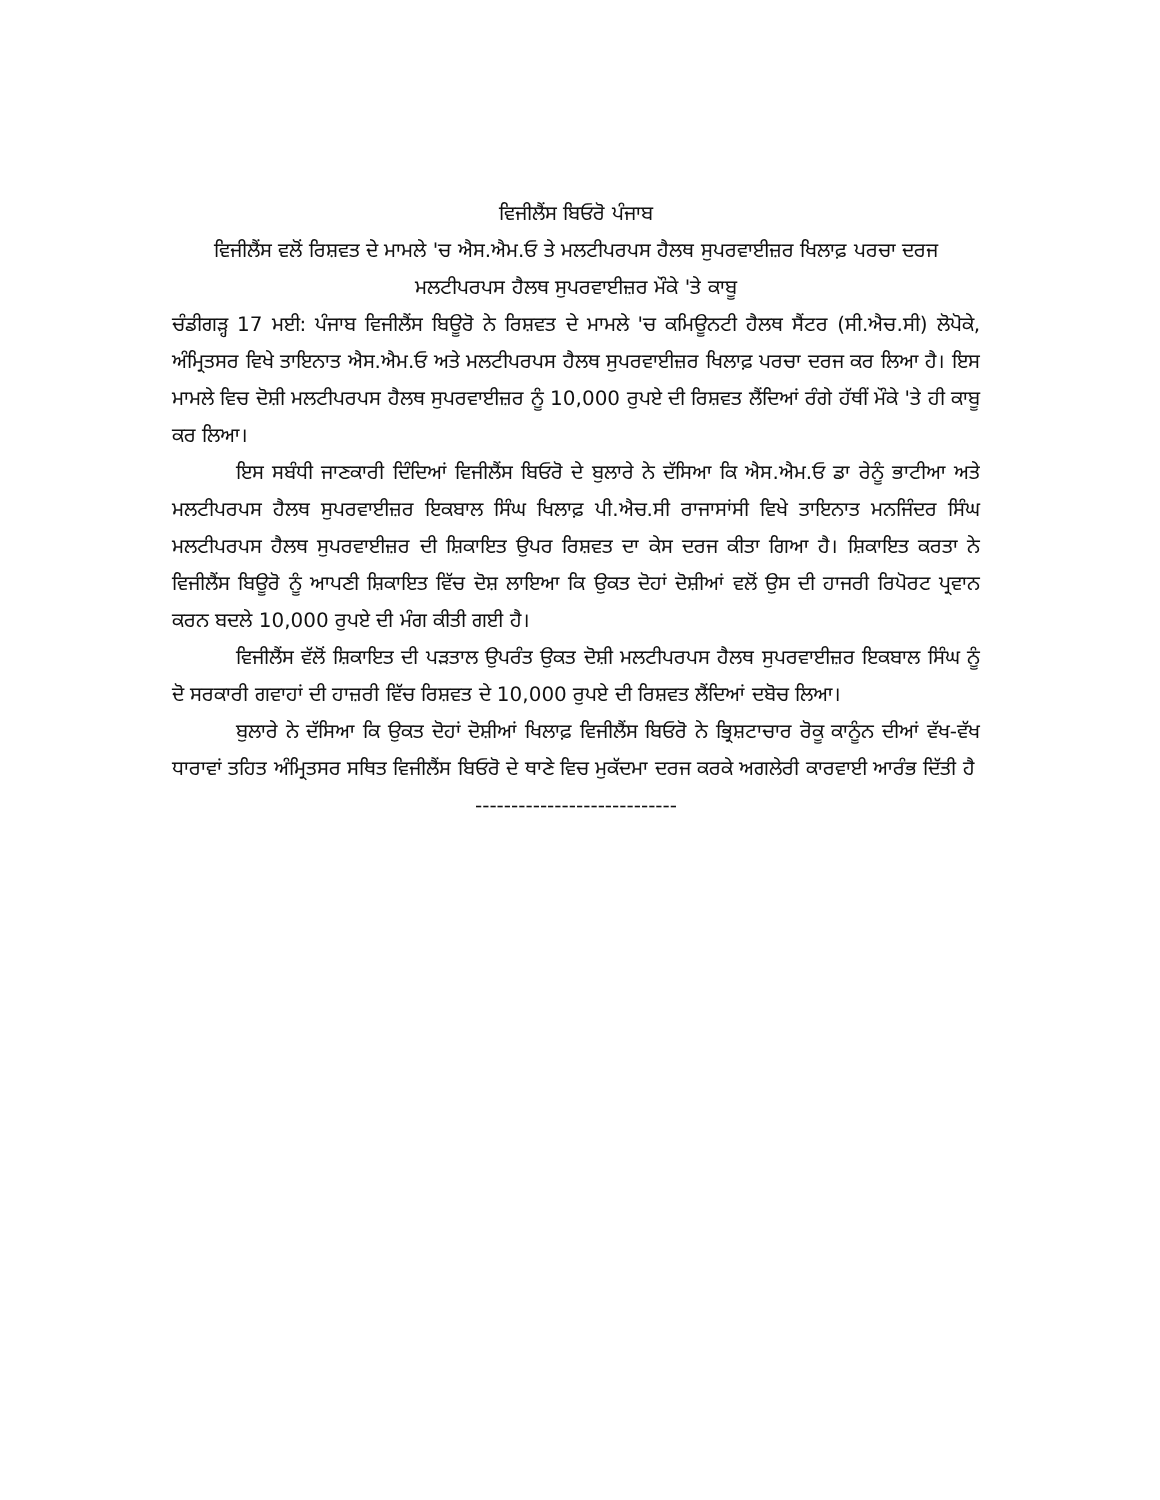ਵਿਜੀਲੈਂਸ ਬਿਓਰੋ ਪੰਜਾਬ
ਵਿਜੀਲੈਂਸ ਵਲੋਂ ਰਿਸ਼ਵਤ ਦੇ ਮਾਮਲੇ 'ਚ ਐਸ.ਐਮ.ਓ ਤੇ ਮਲਟੀਪਰਪਸ ਹੈਲਥ ਸੁਪਰਵਾਈਜ਼ਰ ਖਿਲਾਫ਼ ਪਰਚਾ ਦਰਜ
ਮਲਟੀਪਰਪਸ ਹੈਲਥ ਸੁਪਰਵਾਈਜ਼ਰ ਮੌਕੇ 'ਤੇ ਕਾਬੂ
ਚੰਡੀਗੜ੍ਹ 17 ਮਈ: ਪੰਜਾਬ ਵਿਜੀਲੈਂਸ ਬਿਊਰੋ ਨੇ ਰਿਸ਼ਵਤ ਦੇ ਮਾਮਲੇ 'ਚ ਕਮਿਊਨਟੀ ਹੈਲਥ ਸੈਂਟਰ (ਸੀ.ਐਚ.ਸੀ) ਲੋਪੋਕੇ, ਅੰਮ੍ਰਿਤਸਰ ਵਿਖੇ ਤਾਇਨਾਤ ਐਸ.ਐਮ.ਓ ਅਤੇ ਮਲਟੀਪਰਪਸ ਹੈਲਥ ਸੁਪਰਵਾਈਜ਼ਰ ਖਿਲਾਫ਼ ਪਰਚਾ ਦਰਜ ਕਰ ਲਿਆ ਹੈ। ਇਸ ਮਾਮਲੇ ਵਿਚ ਦੋਸ਼ੀ ਮਲਟੀਪਰਪਸ ਹੈਲਥ ਸੁਪਰਵਾਈਜ਼ਰ ਨੂੰ 10,000 ਰੁਪਏ ਦੀ ਰਿਸ਼ਵਤ ਲੈਂਦਿਆਂ ਰੰਗੇ ਹੱਥੀਂ ਮੌਕੇ 'ਤੇ ਹੀ ਕਾਬੂ ਕਰ ਲਿਆ।
ਇਸ ਸਬੰਧੀ ਜਾਣਕਾਰੀ ਦਿੰਦਿਆਂ ਵਿਜੀਲੈਂਸ ਬਿਓਰੋ ਦੇ ਬੁਲਾਰੇ ਨੇ ਦੱਸਿਆ ਕਿ ਐਸ.ਐਮ.ਓ ਡਾ ਰੇਨੂੰ ਭਾਟੀਆ ਅਤੇ ਮਲਟੀਪਰਪਸ ਹੈਲਥ ਸੁਪਰਵਾਈਜ਼ਰ ਇਕਬਾਲ ਸਿੰਘ ਖਿਲਾਫ਼ ਪੀ.ਐਚ.ਸੀ ਰਾਜਾਸਾਂਸੀ ਵਿਖੇ ਤਾਇਨਾਤ ਮਨਜਿੰਦਰ ਸਿੰਘ ਮਲਟੀਪਰਪਸ ਹੈਲਥ ਸੁਪਰਵਾਈਜ਼ਰ ਦੀ ਸ਼ਿਕਾਇਤ ਉਪਰ ਰਿਸ਼ਵਤ ਦਾ ਕੇਸ ਦਰਜ ਕੀਤਾ ਗਿਆ ਹੈ। ਸ਼ਿਕਾਇਤ ਕਰਤਾ ਨੇ ਵਿਜੀਲੈਂਸ ਬਿਊਰੋ ਨੂੰ ਆਪਣੀ ਸ਼ਿਕਾਇਤ ਵਿੱਚ ਦੋਸ਼ ਲਾਇਆ ਕਿ ਉਕਤ ਦੋਹਾਂ ਦੋਸ਼ੀਆਂ ਵਲੋਂ ਉਸ ਦੀ ਹਾਜਰੀ ਰਿਪੋਰਟ ਪ੍ਰਵਾਨ ਕਰਨ ਬਦਲੇ 10,000 ਰੁਪਏ ਦੀ ਮੰਗ ਕੀਤੀ ਗਈ ਹੈ।
ਵਿਜੀਲੈਂਸ ਵੱਲੋਂ ਸ਼ਿਕਾਇਤ ਦੀ ਪੜਤਾਲ ਉਪਰੰਤ ਉਕਤ ਦੋਸ਼ੀ ਮਲਟੀਪਰਪਸ ਹੈਲਥ ਸੁਪਰਵਾਈਜ਼ਰ ਇਕਬਾਲ ਸਿੰਘ ਨੂੰ ਦੋ ਸਰਕਾਰੀ ਗਵਾਹਾਂ ਦੀ ਹਾਜ਼ਰੀ ਵਿੱਚ ਰਿਸ਼ਵਤ ਦੇ 10,000 ਰੁਪਏ ਦੀ ਰਿਸ਼ਵਤ ਲੈਂਦਿਆਂ ਦਬੋਚ ਲਿਆ।
ਬੁਲਾਰੇ ਨੇ ਦੱਸਿਆ ਕਿ ਉਕਤ ਦੋਹਾਂ ਦੋਸ਼ੀਆਂ ਖਿਲਾਫ਼ ਵਿਜੀਲੈਂਸ ਬਿਓਰੋ ਨੇ ਭ੍ਰਿਸ਼ਟਾਚਾਰ ਰੋਕੂ ਕਾਨੂੰਨ ਦੀਆਂ ਵੱਖ-ਵੱਖ ਧਾਰਾਵਾਂ ਤਹਿਤ ਅੰਮ੍ਰਿਤਸਰ ਸਥਿਤ ਵਿਜੀਲੈਂਸ ਬਿਓਰੋ ਦੇ ਥਾਣੇ ਵਿਚ ਮੁਕੱਦਮਾ ਦਰਜ ਕਰਕੇ ਅਗਲੇਰੀ ਕਾਰਵਾਈ ਆਰੰਭ ਦਿੱਤੀ ਹੈ
----------------------------